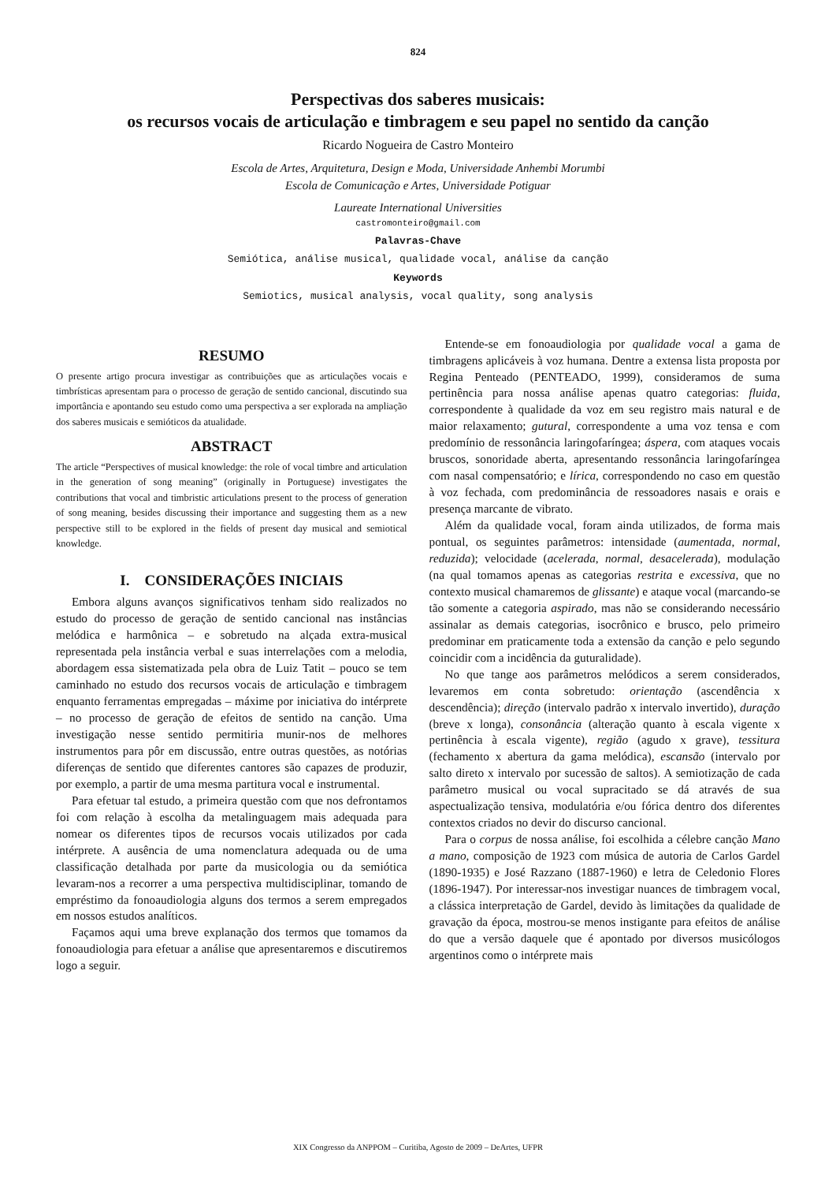824
Perspectivas dos saberes musicais:
os recursos vocais de articulação e timbragem e seu papel no sentido da canção
Ricardo Nogueira de Castro Monteiro
Escola de Artes, Arquitetura, Design e Moda, Universidade Anhembi Morumbi
Escola de Comunicação e Artes, Universidade Potiguar
Laureate International Universities
castromonteiro@gmail.com
Palavras-Chave
Semiótica, análise musical, qualidade vocal, análise da canção
Keywords
Semiotics, musical analysis, vocal quality, song analysis
RESUMO
O presente artigo procura investigar as contribuições que as articulações vocais e timbrísticas apresentam para o processo de geração de sentido cancional, discutindo sua importância e apontando seu estudo como uma perspectiva a ser explorada na ampliação dos saberes musicais e semióticos da atualidade.
ABSTRACT
The article “Perspectives of musical knowledge: the role of vocal timbre and articulation in the generation of song meaning” (originally in Portuguese) investigates the contributions that vocal and timbristic articulations present to the process of generation of song meaning, besides discussing their importance and suggesting them as a new perspective still to be explored in the fields of present day musical and semiotical knowledge.
I. CONSIDERAÇÕES INICIAIS
Embora alguns avanços significativos tenham sido realizados no estudo do processo de geração de sentido cancional nas instâncias melódica e harmônica – e sobretudo na alçada extra-musical representada pela instância verbal e suas interrelações com a melodia, abordagem essa sistematizada pela obra de Luiz Tatit – pouco se tem caminhado no estudo dos recursos vocais de articulação e timbragem enquanto ferramentas empregadas – máxime por iniciativa do intérprete – no processo de geração de efeitos de sentido na canção. Uma investigação nesse sentido permitiria munir-nos de melhores instrumentos para pôr em discussão, entre outras questões, as notórias diferenças de sentido que diferentes cantores são capazes de produzir, por exemplo, a partir de uma mesma partitura vocal e instrumental.
Para efetuar tal estudo, a primeira questão com que nos defrontamos foi com relação à escolha da metalinguagem mais adequada para nomear os diferentes tipos de recursos vocais utilizados por cada intérprete. A ausência de uma nomenclatura adequada ou de uma classificação detalhada por parte da musicologia ou da semiótica levaram-nos a recorrer a uma perspectiva multidisciplinar, tomando de empréstimo da fonoaudiologia alguns dos termos a serem empregados em nossos estudos analíticos.
Façamos aqui uma breve explanação dos termos que tomamos da fonoaudiologia para efetuar a análise que apresentaremos e discutiremos logo a seguir.
Entende-se em fonoaudiologia por qualidade vocal a gama de timbragens aplicáveis à voz humana. Dentre a extensa lista proposta por Regina Penteado (PENTEADO, 1999), consideramos de suma pertinência para nossa análise apenas quatro categorias: fluida, correspondente à qualidade da voz em seu registro mais natural e de maior relaxamento; gutural, correspondente a uma voz tensa e com predomínio de ressonância laringofaríngea; áspera, com ataques vocais bruscos, sonoridade aberta, apresentando ressonância laringofaríngea com nasal compensatório; e lírica, correspondendo no caso em questão à voz fechada, com predominância de ressoadores nasais e orais e presença marcante de vibrato.
Além da qualidade vocal, foram ainda utilizados, de forma mais pontual, os seguintes parâmetros: intensidade (aumentada, normal, reduzida); velocidade (acelerada, normal, desacelerada), modulação (na qual tomamos apenas as categorias restrita e excessiva, que no contexto musical chamaremos de glissante) e ataque vocal (marcando-se tão somente a categoria aspirado, mas não se considerando necessário assinalar as demais categorias, isocrônico e brusco, pelo primeiro predominar em praticamente toda a extensão da canção e pelo segundo coincidir com a incidência da guturalidade).
No que tange aos parâmetros melódicos a serem considerados, levaremos em conta sobretudo: orientação (ascendência x descendência); direção (intervalo padrão x intervalo invertido), duração (breve x longa), consonância (alteração quanto à escala vigente x pertinência à escala vigente), região (agudo x grave), tessitura (fechamento x abertura da gama melódica), escansão (intervalo por salto direto x intervalo por sucessão de saltos). A semiotização de cada parâmetro musical ou vocal supracitado se dá através de sua aspectualização tensiva, modulatória e/ou fórica dentro dos diferentes contextos criados no devir do discurso cancional.
Para o corpus de nossa análise, foi escolhida a célebre canção Mano a mano, composição de 1923 com música de autoria de Carlos Gardel (1890-1935) e José Razzano (1887-1960) e letra de Celedonio Flores (1896-1947). Por interessar-nos investigar nuances de timbragem vocal, a clássica interpretação de Gardel, devido às limitações da qualidade de gravação da época, mostrou-se menos instigante para efeitos de análise do que a versão daquele que é apontado por diversos musicólogos argentinos como o intérprete mais
XIX Congresso da ANPPOM – Curitiba, Agosto de 2009 – DeArtes, UFPR